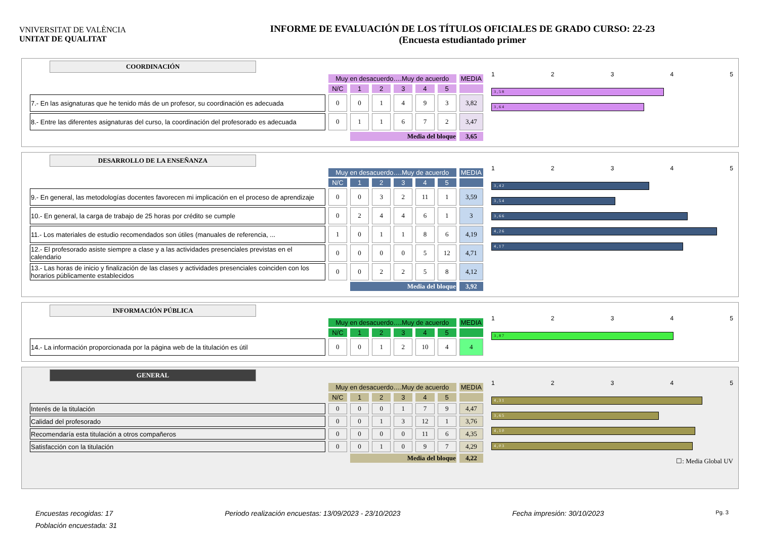VNIVERSITAT DE VALÈNCIA
UNITAT DE QUALITAT
INFORME DE EVALUACIÓN DE LOS TÍTULOS OFICIALES DE GRADO CURSO: 22-23
(Encuesta estudiantado primer
COORDINACIÓN
| | Muy en desacuerdo….Muy de acuerdo | | | | | | MEDIA |
| --- | --- | --- | --- | --- | --- | --- | --- |
| | N/C | 1 | 2 | 3 | 4 | 5 | |
| 7.- En las asignaturas que he tenido más de un profesor, su coordinación es adecuada | 0 | 0 | 1 | 4 | 9 | 3 | 3,82 |
| 8.- Entre las diferentes asignaturas del curso, la coordinación del profesorado es adecuada | 0 | 1 | 1 | 6 | 7 | 2 | 3,47 |
| | | Media del bloque | | | | | 3,65 |
12345
3 , 5 8
3 , 6 4
DESARROLLO DE LA ENSEÑANZA
| | Muy en desacuerdo….Muy de acuerdo | | | | | | MEDIA |
| --- | --- | --- | --- | --- | --- | --- | --- |
| | N/C | 1 | 2 | 3 | 4 | 5 | |
| 9.- En general, las metodologías docentes favorecen mi implicación en el proceso de aprendizaje | 0 | 0 | 3 | 2 | 11 | 1 | 3,59 |
| 10.- En general, la carga de trabajo de 25 horas por crédito se cumple | 0 | 2 | 4 | 4 | 6 | 1 | 3 |
| 11.- Los materiales de estudio recomendados son útiles (manuales de referencia, ... | 1 | 0 | 1 | 1 | 8 | 6 | 4,19 |
| 12.- El profesorado asiste siempre a clase y a las actividades presenciales previstas en el calendario | 0 | 0 | 0 | 0 | 5 | 12 | 4,71 |
| 13.- Las horas de inicio y finalización de las clases y actividades presenciales coinciden con los horarios públicamente establecidos | 0 | 0 | 2 | 2 | 5 | 8 | 4,12 |
| | | Media del bloque | | | | | 3,92 |
12345
3 , 4 2
3 , 5 4
3 , 6 6
4 , 2 6
4 , 1 7
INFORMACIÓN PÚBLICA
| | Muy en desacuerdo….Muy de acuerdo | | | | | | MEDIA |
| --- | --- | --- | --- | --- | --- | --- | --- |
| | N/C | 1 | 2 | 3 | 4 | 5 | |
| 14.- La información proporcionada por la página web de la titulación es útil | 0 | 0 | 1 | 2 | 10 | 4 | 4 |
12345
3 , 8 7
GENERAL
| | Muy en desacuerdo….Muy de acuerdo | | | | | | MEDIA |
| --- | --- | --- | --- | --- | --- | --- | --- |
| | N/C | 1 | 2 | 3 | 4 | 5 | |
| Interés de la titulación | 0 | 0 | 0 | 1 | 7 | 9 | 4,47 |
| Calidad del profesorado | 0 | 0 | 1 | 3 | 12 | 1 | 3,76 |
| Recomendaría esta titulación a otros compañeros | 0 | 0 | 0 | 0 | 11 | 6 | 4,35 |
| Satisfacción con la titulación | 0 | 0 | 1 | 0 | 9 | 7 | 4,29 |
| | | Media del bloque | | | | | 4,22 |
12345
4 , 3 1
3 , 6 5
4 , 1 0
4 , 0 3
☐: Media Global UV
Encuestas recogidas: 17 Periodo realización encuestas: 13/09/2023 - 23/10/2023 Fecha impresión: 30/10/2023 Pg. 3
Población encuestada: 31